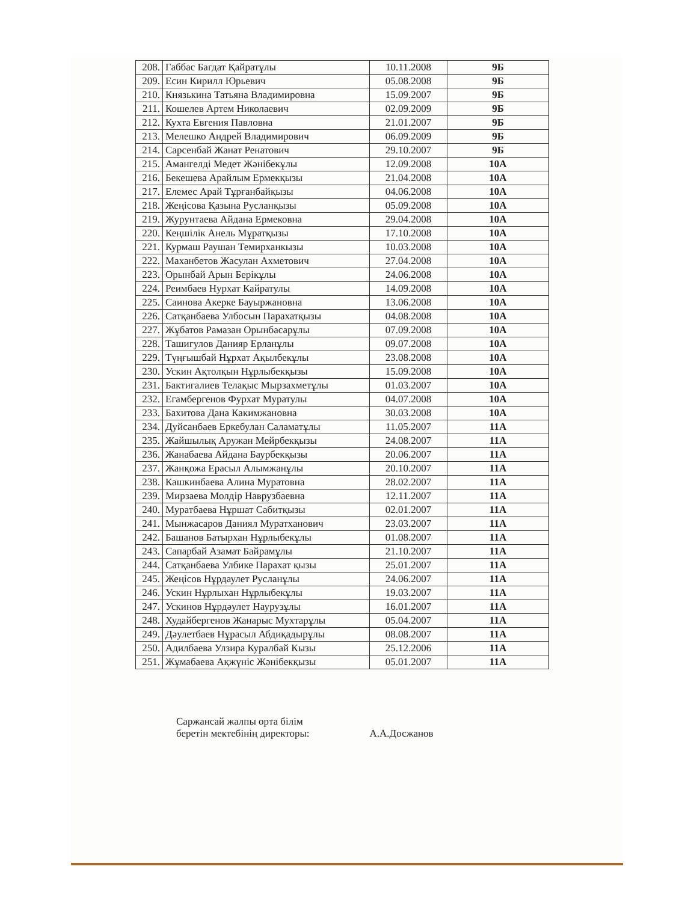| 208. | Габбас Багдат Қайратұлы | 10.11.2008 | 9Б |
| 209. | Есин Кирилл Юрьевич | 05.08.2008 | 9Б |
| 210. | Князькина Татьяна Владимировна | 15.09.2007 | 9Б |
| 211. | Кошелев Артем Николаевич | 02.09.2009 | 9Б |
| 212. | Кухта Евгения Павловна | 21.01.2007 | 9Б |
| 213. | Мелешко Андрей Владимирович | 06.09.2009 | 9Б |
| 214. | Сарсенбай Жанат Ренатович | 29.10.2007 | 9Б |
| 215. | Амангелді Медет Жәнібекұлы | 12.09.2008 | 10А |
| 216. | Бекешева Арайлым Ермекқызы | 21.04.2008 | 10А |
| 217. | Елемес Арай Тұрғанбайқызы | 04.06.2008 | 10А |
| 218. | Жеңісова Қазына Русланқызы | 05.09.2008 | 10А |
| 219. | Журунтаева Айдана Ермековна | 29.04.2008 | 10А |
| 220. | Кеңшілік Анель Мұратқызы | 17.10.2008 | 10А |
| 221. | Курмаш Раушан Темирханкызы | 10.03.2008 | 10А |
| 222. | Маханбетов Жасулан Ахметович | 27.04.2008 | 10А |
| 223. | Орынбай Арын Берікұлы | 24.06.2008 | 10А |
| 224. | Реимбаев Нурхат Кайратулы | 14.09.2008 | 10А |
| 225. | Саинова Акерке Бауыржановна | 13.06.2008 | 10А |
| 226. | Сатқанбаева Улбосын Парахатқызы | 04.08.2008 | 10А |
| 227. | Жұбатов Рамазан Орынбасарұлы | 07.09.2008 | 10А |
| 228. | Ташигулов Данияр Ерланұлы | 09.07.2008 | 10А |
| 229. | Түңғышбай Нұрхат Ақылбекұлы | 23.08.2008 | 10А |
| 230. | Ускин Ақтолқын Нұрлыбекқызы | 15.09.2008 | 10А |
| 231. | Бактигалиев Телақыс Мырзахметұлы | 01.03.2007 | 10А |
| 232. | Егамбергенов Фурхат Муратулы | 04.07.2008 | 10А |
| 233. | Бахитова Дана Какимжановна | 30.03.2008 | 10А |
| 234. | Дуйсанбаев Еркебулан Саламатұлы | 11.05.2007 | 11А |
| 235. | Жайшылық Аружан Мейрбекқызы | 24.08.2007 | 11А |
| 236. | Жанабаева Айдана Баурбекқызы | 20.06.2007 | 11А |
| 237. | Жанқожа Ерасыл Алымжанұлы | 20.10.2007 | 11А |
| 238. | Кашкинбаева Алина Муратовна | 28.02.2007 | 11А |
| 239. | Мирзаева Молдір Наврузбаевна | 12.11.2007 | 11А |
| 240. | Муратбаева Нұршат Сабитқызы | 02.01.2007 | 11А |
| 241. | Мынжасаров Даниял Муратханович | 23.03.2007 | 11А |
| 242. | Башанов Батырхан Нұрлыбекұлы | 01.08.2007 | 11А |
| 243. | Сапарбай Азамат Байрамұлы | 21.10.2007 | 11А |
| 244. | Сатқанбаева Улбике Парахат қызы | 25.01.2007 | 11А |
| 245. | Жеңісов Нұрдаулет Русланұлы | 24.06.2007 | 11А |
| 246. | Ускин Нұрлыхан Нұрлыбекұлы | 19.03.2007 | 11А |
| 247. | Ускинов Нұрдәулет Наурузұлы | 16.01.2007 | 11А |
| 248. | Худайбергенов Жанарыс Мухтарұлы | 05.04.2007 | 11А |
| 249. | Дәулетбаев Нұрасыл Абдиқадырұлы | 08.08.2007 | 11А |
| 250. | Адилбаева Улзира Куралбай Кызы | 25.12.2006 | 11А |
| 251. | Жұмабаева Ақжүніс Жәнібекқызы | 05.01.2007 | 11А |
Саржансай жалпы орта білім
беретін мектебінің директоры:
А.А.Досжанов